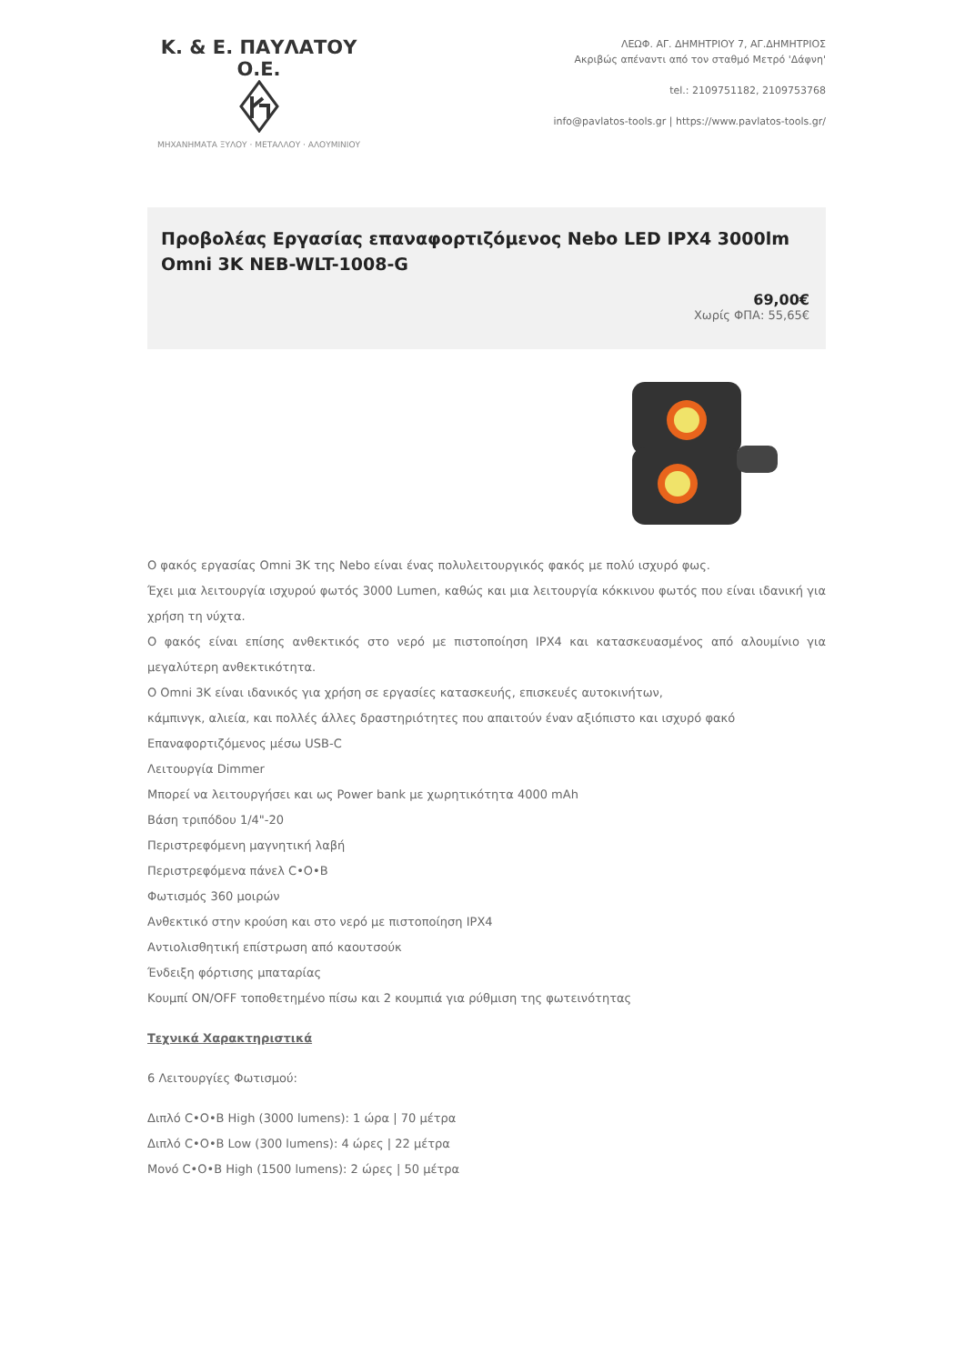Κ. & Ε. ΠΑΥΛΑΤΟΥ Ο.Ε.
ΜΗΧΑΝΗΜΑΤΑ ΞΥΛΟΥ · ΜΕΤΑΛΛΟΥ · ΑΛΟΥΜΙΝΙΟΥ
ΛΕΩΦ. ΑΓ. ΔΗΜΗΤΡΙΟΥ 7, ΑΓ.ΔΗΜΗΤΡΙΟΣ
Ακριβώς απέναντι από τον σταθμό Μετρό 'Δάφνη'
tel.: 2109751182, 2109753768
info@pavlatos-tools.gr | https://www.pavlatos-tools.gr/
Προβολέας Εργασίας επαναφορτιζόμενος Nebo LED IPX4 3000lm Omni 3K NEB-WLT-1008-G
69,00€
Χωρίς ΦΠΑ: 55,65€
Ο φακός εργασίας Omni 3K της Nebo είναι ένας πολυλειτουργικός φακός με πολύ ισχυρό φως.
Έχει μια λειτουργία ισχυρού φωτός 3000 Lumen, καθώς και μια λειτουργία κόκκινου φωτός που είναι ιδανική για χρήση τη νύχτα.
Ο φακός είναι επίσης ανθεκτικός στο νερό με πιστοποίηση IPX4 και κατασκευασμένος από αλουμίνιο για μεγαλύτερη ανθεκτικότητα.
Ο Omni 3K είναι ιδανικός για χρήση σε εργασίες κατασκευής, επισκευές αυτοκινήτων,
κάμπινγκ, αλιεία, και πολλές άλλες δραστηριότητες που απαιτούν έναν αξιόπιστο και ισχυρό φακό
Επαναφορτιζόμενος μέσω USB-C
Λειτουργία Dimmer
Μπορεί να λειτουργήσει και ως Power bank με χωρητικότητα 4000 mAh
Βάση τριπόδου 1/4"-20
Περιστρεφόμενη μαγνητική λαβή
Περιστρεφόμενα πάνελ C•O•B
Φωτισμός 360 μοιρών
Ανθεκτικό στην κρούση και στο νερό με πιστοποίηση IPX4
Αντιολισθητική επίστρωση από καουτσούκ
Ένδειξη φόρτισης μπαταρίας
Κουμπί ON/OFF τοποθετημένο πίσω και 2 κουμπιά για ρύθμιση της φωτεινότητας
Τεχνικά Χαρακτηριστικά
6 Λειτουργίες Φωτισμού:
Διπλό C•O•B High (3000 lumens): 1 ώρα | 70 μέτρα
Διπλό C•O•B Low (300 lumens): 4 ώρες | 22 μέτρα
Μονό C•O•B High (1500 lumens): 2 ώρες | 50 μέτρα